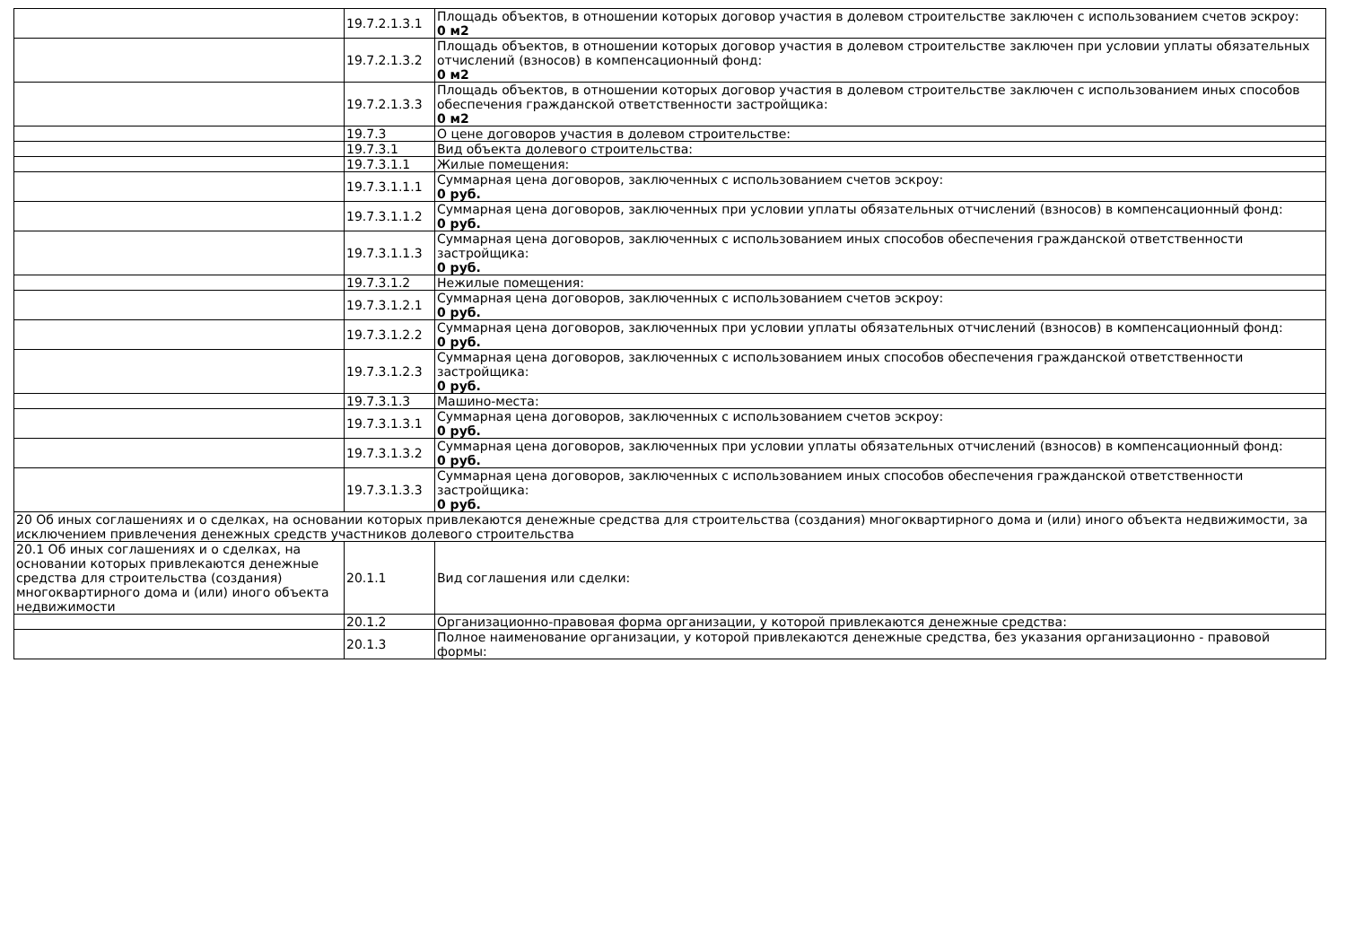| | 19.7.2.1.3.1 | Площадь объектов, в отношении которых договор участия в долевом строительстве заключен с использованием счетов эскроу: 0 м2 |
| | 19.7.2.1.3.2 | Площадь объектов, в отношении которых договор участия в долевом строительстве заключен при условии уплаты обязательных отчислений (взносов) в компенсационный фонд: 0 м2 |
| | 19.7.2.1.3.3 | Площадь объектов, в отношении которых договор участия в долевом строительстве заключен с использованием иных способов обеспечения гражданской ответственности застройщика: 0 м2 |
| | 19.7.3 | О цене договоров участия в долевом строительстве: |
| | 19.7.3.1 | Вид объекта долевого строительства: |
| | 19.7.3.1.1 | Жилые помещения: |
| | 19.7.3.1.1.1 | Суммарная цена договоров, заключенных с использованием счетов эскроу: 0 руб. |
| | 19.7.3.1.1.2 | Суммарная цена договоров, заключенных при условии уплаты обязательных отчислений (взносов) в компенсационный фонд: 0 руб. |
| | 19.7.3.1.1.3 | Суммарная цена договоров, заключенных с использованием иных способов обеспечения гражданской ответственности застройщика: 0 руб. |
| | 19.7.3.1.2 | Нежилые помещения: |
| | 19.7.3.1.2.1 | Суммарная цена договоров, заключенных с использованием счетов эскроу: 0 руб. |
| | 19.7.3.1.2.2 | Суммарная цена договоров, заключенных при условии уплаты обязательных отчислений (взносов) в компенсационный фонд: 0 руб. |
| | 19.7.3.1.2.3 | Суммарная цена договоров, заключенных с использованием иных способов обеспечения гражданской ответственности застройщика: 0 руб. |
| | 19.7.3.1.3 | Машино-места: |
| | 19.7.3.1.3.1 | Суммарная цена договоров, заключенных с использованием счетов эскроу: 0 руб. |
| | 19.7.3.1.3.2 | Суммарная цена договоров, заключенных при условии уплаты обязательных отчислений (взносов) в компенсационный фонд: 0 руб. |
| | 19.7.3.1.3.3 | Суммарная цена договоров, заключенных с использованием иных способов обеспечения гражданской ответственности застройщика: 0 руб. |
| 20 Об иных соглашениях и о сделках, на основании которых привлекаются денежные средства для строительства (создания) многоквартирного дома и (или) иного объекта недвижимости, за исключением привлечения денежных средств участников долевого строительства | | |
| 20.1 Об иных соглашениях и о сделках, на основании которых привлекаются денежные средства для строительства (создания) многоквартирного дома и (или) иного объекта недвижимости | 20.1.1 | Вид соглашения или сделки: |
| | 20.1.2 | Организационно-правовая форма организации, у которой привлекаются денежные средства: |
| | 20.1.3 | Полное наименование организации, у которой привлекаются денежные средства, без указания организационно - правовой формы: |